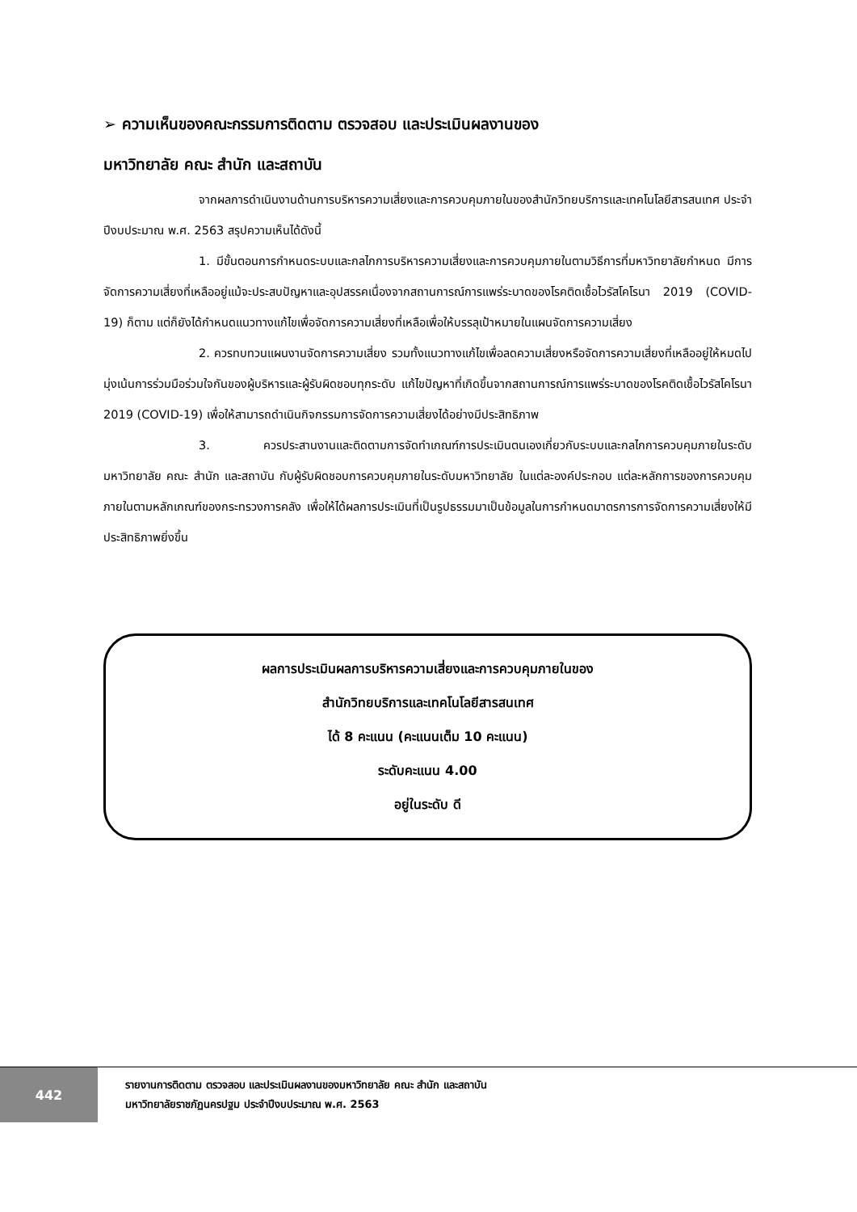➢ ความเห็นของคณะกรรมการติดตาม ตรวจสอบ และประเมินผลงานของ
มหาวิทยาลัย คณะ สำนัก และสถาบัน
จากผลการดำเนินงานด้านการบริหารความเสี่ยงและการควบคุมภายในของสำนักวิทยบริการและเทคโนโลยีสารสนเทศ ประจำปีงบประมาณ พ.ศ. 2563 สรุปความเห็นได้ดังนี้
1. มีขั้นตอนการกำหนดระบบและกลไกการบริหารความเสี่ยงและการควบคุมภายในตามวิธีการที่มหาวิทยาลัยกำหนด มีการจัดการความเสี่ยงที่เหลืออยู่แม้จะประสบปัญหาและอุปสรรคเนื่องจากสถานการณ์การแพร่ระบาดของโรคติดเชื้อไวรัสโคโรนา 2019 (COVID-19) ก็ตาม แต่ก็ยังได้กำหนดแนวทางแก้ไขเพื่อจัดการความเสี่ยงที่เหลือเพื่อให้บรรลุเป้าหมายในแผนจัดการความเสี่ยง
2. ควรทบทวนแผนงานจัดการความเสี่ยง รวมทั้งแนวทางแก้ไขเพื่อลดความเสี่ยงหรือจัดการความเสี่ยงที่เหลืออยู่ให้หมดไป มุ่งเน้นการร่วมมือร่วมใจกันของผู้บริหารและผู้รับผิดชอบทุกระดับ แก้ไขปัญหาที่เกิดขึ้นจากสถานการณ์การแพร่ระบาดของโรคติดเชื้อไวรัสโคโรนา 2019 (COVID-19) เพื่อให้สามารถดำเนินกิจกรรมการจัดการความเสี่ยงได้อย่างมีประสิทธิภาพ
3. ควรประสานงานและติดตามการจัดทำเกณฑ์การประเมินตนเองเกี่ยวกับระบบและกลไกการควบคุมภายในระดับมหาวิทยาลัย คณะ สำนัก และสถาบัน กับผู้รับผิดชอบการควบคุมภายในระดับมหาวิทยาลัย ในแต่ละองค์ประกอบ แต่ละหลักการของการควบคุมภายในตามหลักเกณฑ์ของกระทรวงการคลัง เพื่อให้ได้ผลการประเมินที่เป็นรูปธรรมมาเป็นข้อมูลในการกำหนดมาตรการการจัดการความเสี่ยงให้มีประสิทธิภาพยิ่งขึ้น
ผลการประเมินผลการบริหารความเสี่ยงและการควบคุมภายในของ
สำนักวิทยบริการและเทคโนโลยีสารสนเทศ
ได้ 8 คะแนน (คะแนนเต็ม 10 คะแนน)
ระดับคะแนน 4.00
อยู่ในระดับ ดี
442
รายงานการติดตาม ตรวจสอบ และประเมินผลงานของมหาวิทยาลัย คณะ สำนัก และสถาบัน
มหาวิทยาลัยราชภัฏนครปฐม ประจำปีงบประมาณ พ.ศ. 2563